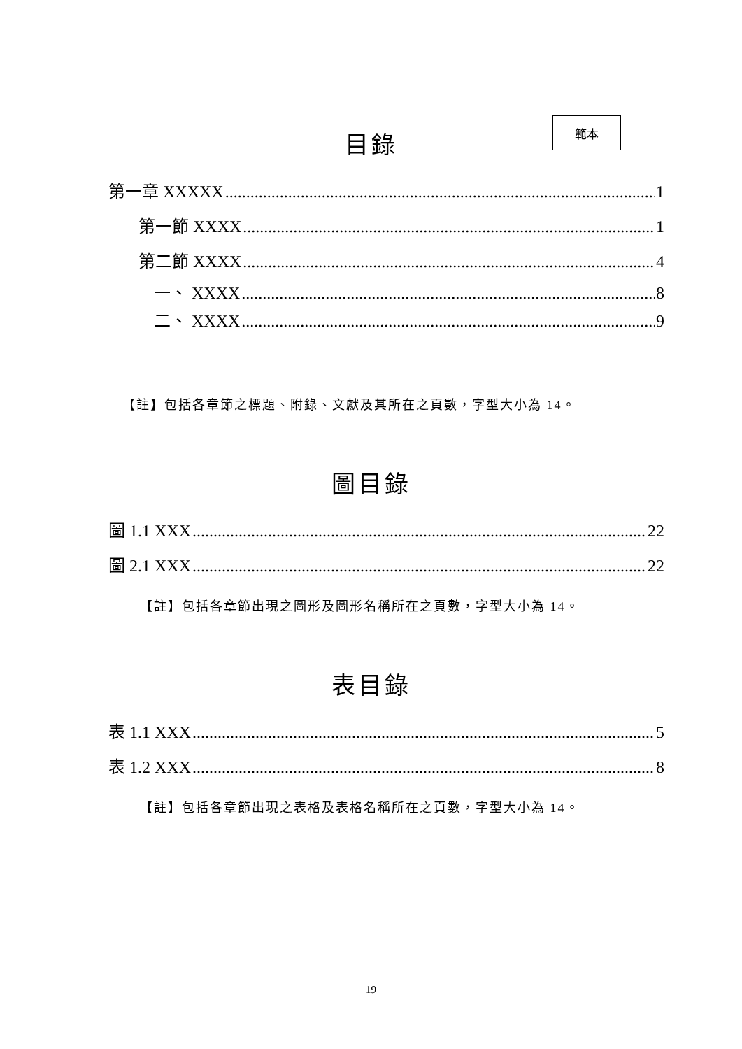範本
目錄
第一章 XXXXX 1
第一節 XXXX 1
第二節 XXXX 4
一、 XXXX 8
二、 XXXX 9
【註】包括各章節之標題、附錄、文獻及其所在之頁數，字型大小為 14。
圖目錄
圖 1.1 XXX 22
圖 2.1 XXX 22
【註】包括各章節出現之圖形及圖形名稱所在之頁數，字型大小為 14。
表目錄
表 1.1 XXX 5
表 1.2 XXX 8
【註】包括各章節出現之表格及表格名稱所在之頁數，字型大小為 14。
19